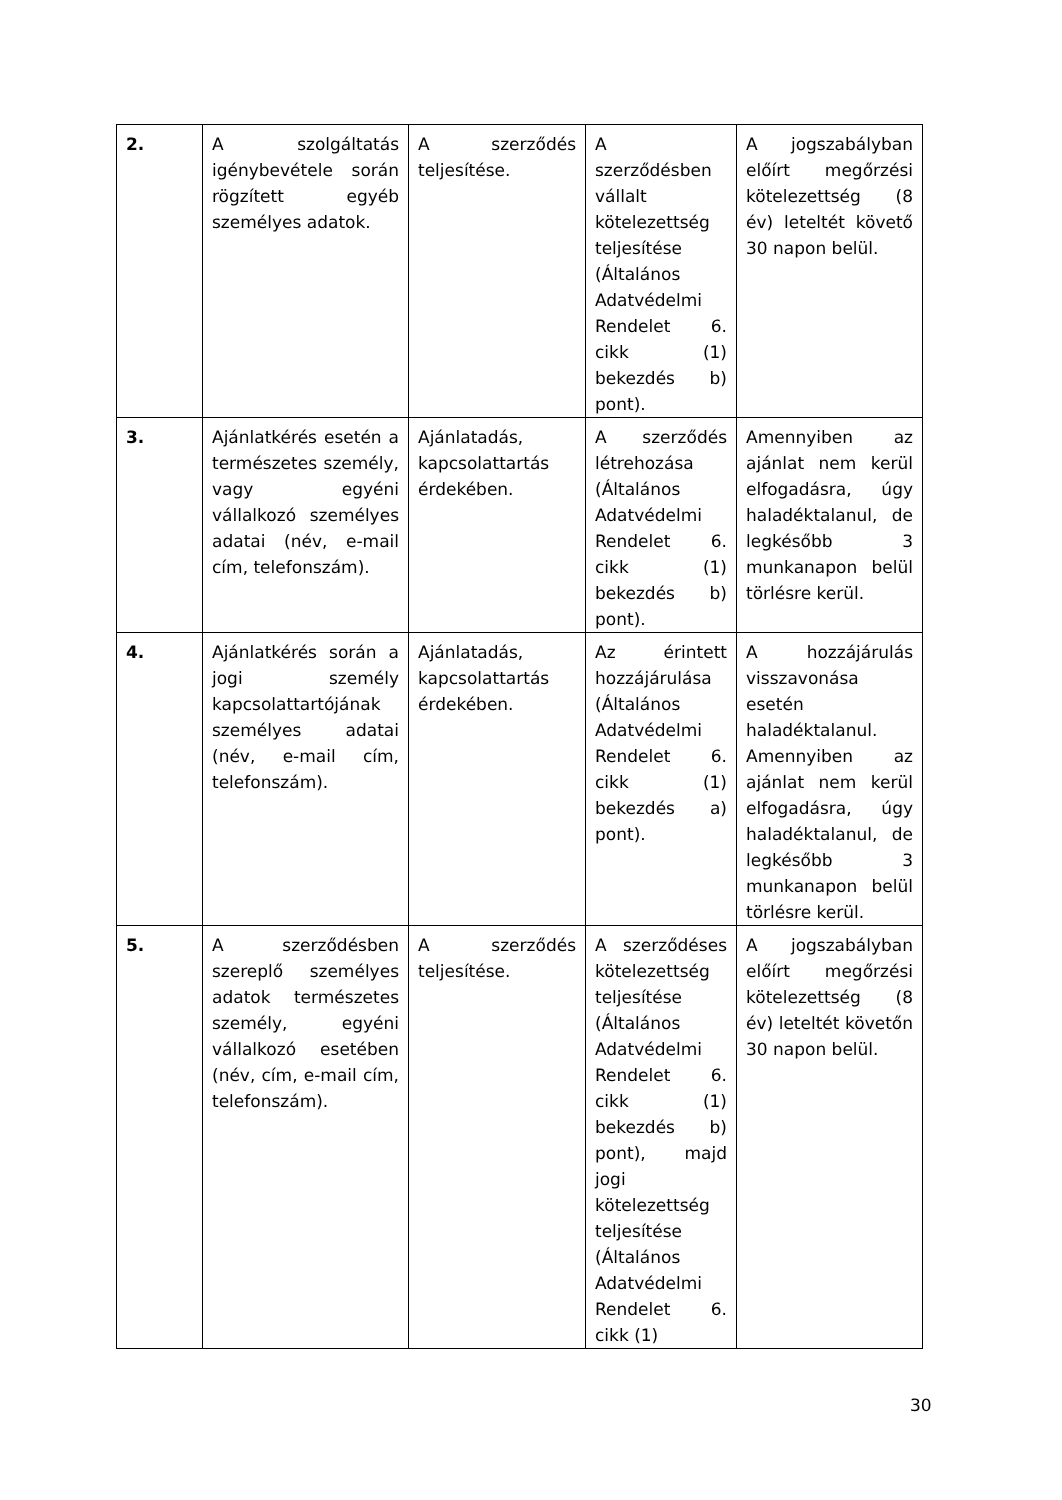| 2. | A szolgáltatás igénybevétele során rögzített egyéb személyes adatok. | A szerződés teljesítése. | A szerződésben vállalt kötelezettség teljesítése (Általános Adatvédelmi Rendelet 6. cikk (1) bekezdés b) pont). | A jogszabályban előírt megőrzési kötelezettség (8 év) leteltét követő 30 napon belül. |
| 3. | Ajánlatkérés esetén a természetes személy, vagy egyéni vállalkozó személyes adatai (név, e-mail cím, telefonszám). | Ajánlatadás, kapcsolattartás érdekében. | A szerződés létrehozása (Általános Adatvédelmi Rendelet 6. cikk (1) bekezdés b) pont). | Amennyiben az ajánlat nem kerül elfogadásra, úgy haladéktalanul, de legkésőbb 3 munkanapon belül törlésre kerül. |
| 4. | Ajánlatkérés során a jogi személy kapcsolattartójának személyes adatai (név, e-mail cím, telefonszám). | Ajánlatadás, kapcsolattartás érdekében. | Az érintett hozzájárulása (Általános Adatvédelmi Rendelet 6. cikk (1) bekezdés a) pont). | A hozzájárulás visszavonása esetén haladéktalanul. Amennyiben az ajánlat nem kerül elfogadásra, úgy haladéktalanul, de legkésőbb 3 munkanapon belül törlésre kerül. |
| 5. | A szerződésben szereplő személyes adatok természetes személy, egyéni vállalkozó esetében (név, cím, e-mail cím, telefonszám). | A szerződés teljesítése. | A szerződéses kötelezettség teljesítése (Általános Adatvédelmi Rendelet 6. cikk (1) bekezdés b) pont), majd jogi kötelezettség teljesítése (Általános Adatvédelmi Rendelet 6. cikk (1) | A jogszabályban előírt megőrzési kötelezettség (8 év) leteltét követőn 30 napon belül. |
30